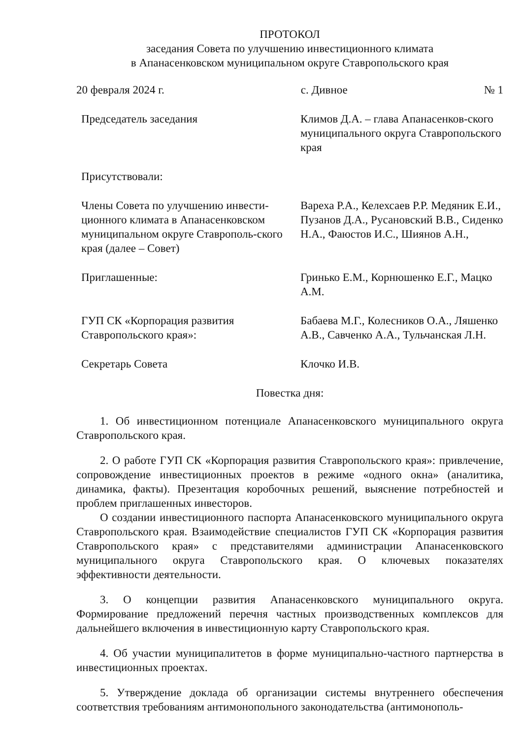ПРОТОКОЛ
заседания Совета по улучшению инвестиционного климата
в Апанасенковском муниципальном округе Ставропольского края
20 февраля 2024 г. с. Дивное № 1
Председатель заседания Климов Д.А. – глава Апанасенков-ского муниципального округа Ставропольского края
Присутствовали:
Члены Совета по улучшению инвести-ционного климата в Апанасенковском муниципальном округе Ставрополь-ского края (далее – Совет)
Вареха Р.А., Келехсаев Р.Р. Медяник Е.И., Пузанов Д.А., Русановский В.В., Сиденко Н.А., Фаюстов И.С., Шиянов А.Н.,
Приглашенные: Гринько Е.М., Корнюшенко Е.Г., Мацко А.М.
ГУП СК «Корпорация развития Ставропольского края»:
Бабаева М.Г., Колесников О.А., Ляшенко А.В., Савченко А.А., Тульчанская Л.Н.
Секретарь Совета Клочко И.В.
Повестка дня:
1. Об инвестиционном потенциале Апанасенковского муниципального округа Ставропольского края.
2. О работе ГУП СК «Корпорация развития Ставропольского края»: привлечение, сопровождение инвестиционных проектов в режиме «одного окна» (аналитика, динамика, факты). Презентация коробочных решений, выяснение потребностей и проблем приглашенных инвесторов.
О создании инвестиционного паспорта Апанасенковского муниципального округа Ставропольского края. Взаимодействие специалистов ГУП СК «Корпорация развития Ставропольского края» с представителями администрации Апанасенковского муниципального округа Ставропольского края. О ключевых показателях эффективности деятельности.
3. О концепции развития Апанасенковского муниципального округа. Формирование предложений перечня частных производственных комплексов для дальнейшего включения в инвестиционную карту Ставропольского края.
4. Об участии муниципалитетов в форме муниципально-частного партнерства в инвестиционных проектах.
5. Утверждение доклада об организации системы внутреннего обеспечения соответствия требованиям антимонопольного законодательства (антимонополь-